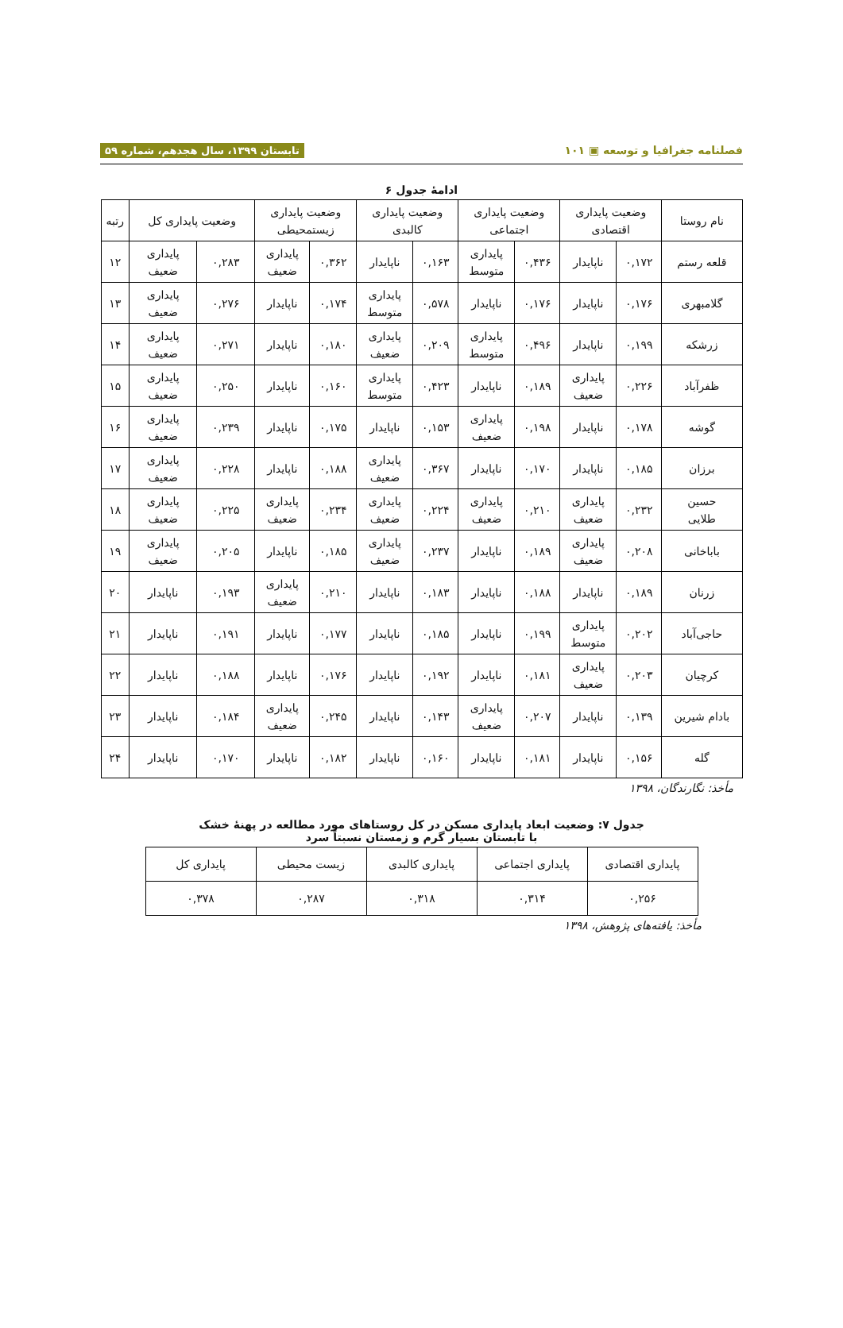فصلنامه جغرافیا و توسعه ▣ ۱۰۱ تابستان ۱۳۹۹، سال هجدهم، شماره ۵۹
ادامهٔ جدول ۶
| نام روستا | وضعیت پایداری اقتصادی | | وضعیت پایداری اجتماعی | | وضعیت پایداری کالبدی | | وضعیت پایداری زیستمحیطی | | وضعیت پایداری کل | | رتبه |
| --- | --- | --- | --- | --- | --- | --- | --- | --- | --- | --- | --- |
| قلعه رستم | ۰,۱۷۲ | ناپایدار | ۰,۴۳۶ | پایداری متوسط | ۰,۱۶۳ | ناپایدار | ۰,۳۶۲ | پایداری ضعیف | ۰,۲۸۳ | پایداری ضعیف | ۱۲ |
| گلامبهری | ۰,۱۷۶ | ناپایدار | ۰,۱۷۶ | ناپایدار | ۰,۵۷۸ | پایداری متوسط | ۰,۱۷۴ | ناپایدار | ۰,۲۷۶ | پایداری ضعیف | ۱۳ |
| زرشکه | ۰,۱۹۹ | ناپایدار | ۰,۴۹۶ | پایداری متوسط | ۰,۲۰۹ | پایداری ضعیف | ۰,۱۸۰ | ناپایدار | ۰,۲۷۱ | پایداری ضعیف | ۱۴ |
| ظفرآباد | ۰,۲۲۶ | پایداری ضعیف | ۰,۱۸۹ | ناپایدار | ۰,۴۲۳ | پایداری متوسط | ۰,۱۶۰ | ناپایدار | ۰,۲۵۰ | پایداری ضعیف | ۱۵ |
| گوشه | ۰,۱۷۸ | ناپایدار | ۰,۱۹۸ | پایداری ضعیف | ۰,۱۵۳ | ناپایدار | ۰,۱۷۵ | ناپایدار | ۰,۲۳۹ | پایداری ضعیف | ۱۶ |
| برزان | ۰,۱۸۵ | ناپایدار | ۰,۱۷۰ | ناپایدار | ۰,۳۶۷ | پایداری ضعیف | ۰,۱۸۸ | ناپایدار | ۰,۲۲۸ | پایداری ضعیف | ۱۷ |
| حسین طلایی | ۰,۲۳۲ | پایداری ضعیف | ۰,۲۱۰ | پایداری ضعیف | ۰,۲۲۴ | پایداری ضعیف | ۰,۲۳۴ | پایداری ضعیف | ۰,۲۲۵ | پایداری ضعیف | ۱۸ |
| باباخانی | ۰,۲۰۸ | پایداری ضعیف | ۰,۱۸۹ | ناپایدار | ۰,۲۳۷ | پایداری ضعیف | ۰,۱۸۵ | ناپایدار | ۰,۲۰۵ | پایداری ضعیف | ۱۹ |
| زرنان | ۰,۱۸۹ | ناپایدار | ۰,۱۸۸ | ناپایدار | ۰,۱۸۳ | ناپایدار | ۰,۲۱۰ | پایداری ضعیف | ۰,۱۹۳ | ناپایدار | ۲۰ |
| حاجی‌آباد | ۰,۲۰۲ | پایداری متوسط | ۰,۱۹۹ | ناپایدار | ۰,۱۸۵ | ناپایدار | ۰,۱۷۷ | ناپایدار | ۰,۱۹۱ | ناپایدار | ۲۱ |
| کرچیان | ۰,۲۰۳ | پایداری ضعیف | ۰,۱۸۱ | ناپایدار | ۰,۱۹۲ | ناپایدار | ۰,۱۷۶ | ناپایدار | ۰,۱۸۸ | ناپایدار | ۲۲ |
| بادام شیرین | ۰,۱۳۹ | ناپایدار | ۰,۲۰۷ | پایداری ضعیف | ۰,۱۴۳ | ناپایدار | ۰,۲۴۵ | پایداری ضعیف | ۰,۱۸۴ | ناپایدار | ۲۳ |
| گله | ۰,۱۵۶ | ناپایدار | ۰,۱۸۱ | ناپایدار | ۰,۱۶۰ | ناپایدار | ۰,۱۸۲ | ناپایدار | ۰,۱۷۰ | ناپایدار | ۲۴ |
مأخذ: نگارندگان، ۱۳۹۸
جدول ۷: وضعیت ابعاد پایداری مسکن در کل روستاهای مورد مطالعه در پهنهٔ خشک
با تابستان بسیار گرم و زمستان نسبتاً سرد
| پایداری اقتصادی | پایداری اجتماعی | پایداری کالبدی | زیست محیطی | پایداری کل |
| --- | --- | --- | --- | --- |
| ۰,۲۵۶ | ۰,۳۱۴ | ۰,۳۱۸ | ۰,۲۸۷ | ۰,۳۷۸ |
مأخذ: یافته‌های پژوهش، ۱۳۹۸